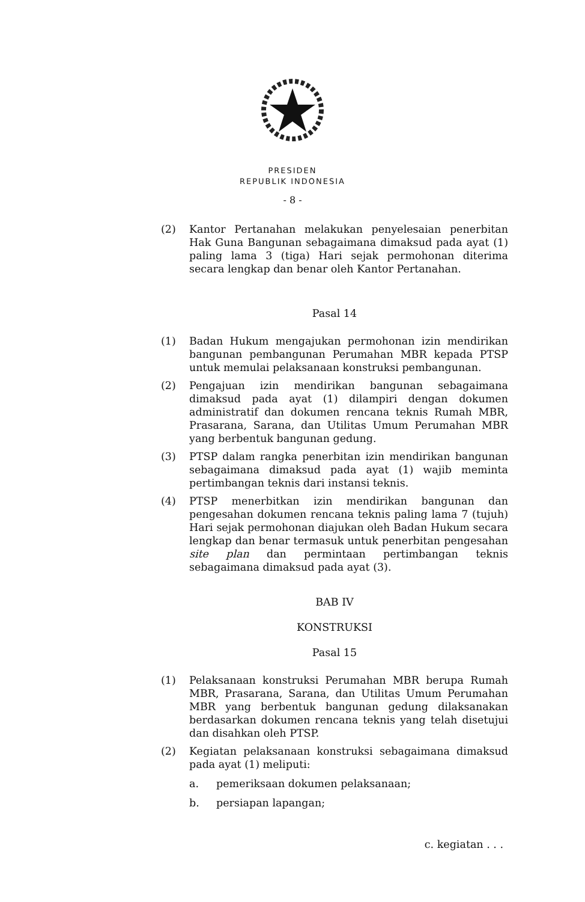PRESIDEN
REPUBLIK INDONESIA
- 8 -
(2) Kantor Pertanahan melakukan penyelesaian penerbitan Hak Guna Bangunan sebagaimana dimaksud pada ayat (1) paling lama 3 (tiga) Hari sejak permohonan diterima secara lengkap dan benar oleh Kantor Pertanahan.
Pasal 14
(1) Badan Hukum mengajukan permohonan izin mendirikan bangunan pembangunan Perumahan MBR kepada PTSP untuk memulai pelaksanaan konstruksi pembangunan.
(2) Pengajuan izin mendirikan bangunan sebagaimana dimaksud pada ayat (1) dilampiri dengan dokumen administratif dan dokumen rencana teknis Rumah MBR, Prasarana, Sarana, dan Utilitas Umum Perumahan MBR yang berbentuk bangunan gedung.
(3) PTSP dalam rangka penerbitan izin mendirikan bangunan sebagaimana dimaksud pada ayat (1) wajib meminta pertimbangan teknis dari instansi teknis.
(4) PTSP menerbitkan izin mendirikan bangunan dan pengesahan dokumen rencana teknis paling lama 7 (tujuh) Hari sejak permohonan diajukan oleh Badan Hukum secara lengkap dan benar termasuk untuk penerbitan pengesahan site plan dan permintaan pertimbangan teknis sebagaimana dimaksud pada ayat (3).
BAB IV
KONSTRUKSI
Pasal 15
(1) Pelaksanaan konstruksi Perumahan MBR berupa Rumah MBR, Prasarana, Sarana, dan Utilitas Umum Perumahan MBR yang berbentuk bangunan gedung dilaksanakan berdasarkan dokumen rencana teknis yang telah disetujui dan disahkan oleh PTSP.
(2) Kegiatan pelaksanaan konstruksi sebagaimana dimaksud pada ayat (1) meliputi:
a. pemeriksaan dokumen pelaksanaan;
b. persiapan lapangan;
c. kegiatan . . .